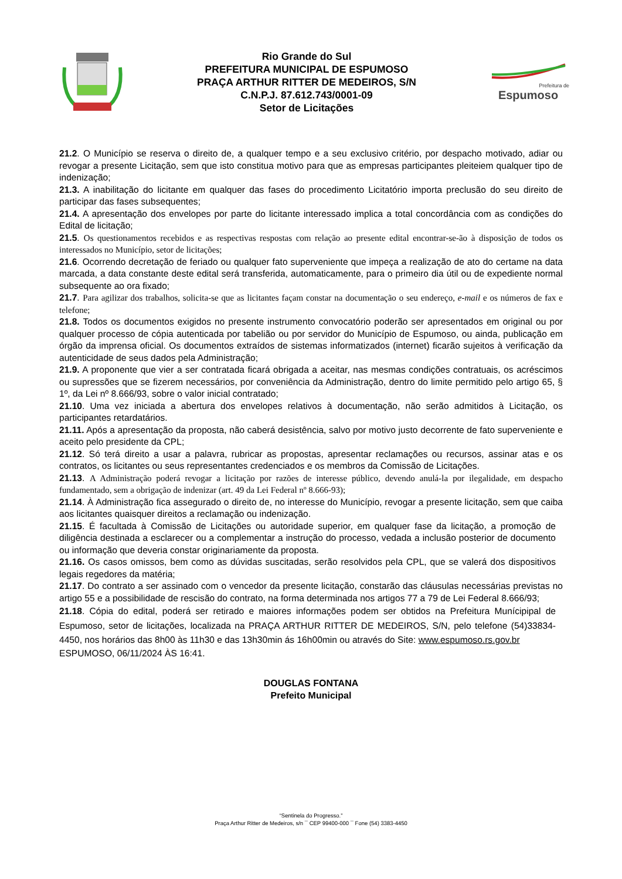Rio Grande do Sul
PREFEITURA MUNICIPAL DE ESPUMOSO
PRAÇA ARTHUR RITTER DE MEDEIROS, S/N
C.N.P.J. 87.612.743/0001-09
Setor de Licitações
Prefeitura de
Espumoso
21.2. O Município se reserva o direito de, a qualquer tempo e a seu exclusivo critério, por despacho motivado, adiar ou revogar a presente Licitação, sem que isto constitua motivo para que as empresas participantes pleiteiem qualquer tipo de indenização;
21.3. A inabilitação do licitante em qualquer das fases do procedimento Licitatório importa preclusão do seu direito de participar das fases subsequentes;
21.4. A apresentação dos envelopes por parte do licitante interessado implica a total concordância com as condições do Edital de licitação;
21.5. Os questionamentos recebidos e as respectivas respostas com relação ao presente edital encontrar-se-ão à disposição de todos os interessados no Município, setor de licitações;
21.6. Ocorrendo decretação de feriado ou qualquer fato superveniente que impeça a realização de ato do certame na data marcada, a data constante deste edital será transferida, automaticamente, para o primeiro dia útil ou de expediente normal subsequente ao ora fixado;
21.7. Para agilizar dos trabalhos, solicita-se que as licitantes façam constar na documentação o seu endereço, e-mail e os números de fax e telefone;
21.8. Todos os documentos exigidos no presente instrumento convocatório poderão ser apresentados em original ou por qualquer processo de cópia autenticada por tabelião ou por servidor do Município de Espumoso, ou ainda, publicação em órgão da imprensa oficial. Os documentos extraídos de sistemas informatizados (internet) ficarão sujeitos à verificação da autenticidade de seus dados pela Administração;
21.9. A proponente que vier a ser contratada ficará obrigada a aceitar, nas mesmas condições contratuais, os acréscimos ou supressões que se fizerem necessários, por conveniência da Administração, dentro do limite permitido pelo artigo 65, § 1º, da Lei nº 8.666/93, sobre o valor inicial contratado;
21.10. Uma vez iniciada a abertura dos envelopes relativos à documentação, não serão admitidos à Licitação, os participantes retardatários.
21.11. Após a apresentação da proposta, não caberá desistência, salvo por motivo justo decorrente de fato superveniente e aceito pelo presidente da CPL;
21.12. Só terá direito a usar a palavra, rubricar as propostas, apresentar reclamações ou recursos, assinar atas e os contratos, os licitantes ou seus representantes credenciados e os membros da Comissão de Licitações.
21.13. A Administração poderá revogar a licitação por razões de interesse público, devendo anulá-la por ilegalidade, em despacho fundamentado, sem a obrigação de indenizar (art. 49 da Lei Federal nº 8.666-93);
21.14. À Administração fica assegurado o direito de, no interesse do Município, revogar a presente licitação, sem que caiba aos licitantes quaisquer direitos a reclamação ou indenização.
21.15. É facultada à Comissão de Licitações ou autoridade superior, em qualquer fase da licitação, a promoção de diligência destinada a esclarecer ou a complementar a instrução do processo, vedada a inclusão posterior de documento ou informação que deveria constar originariamente da proposta.
21.16. Os casos omissos, bem como as dúvidas suscitadas, serão resolvidos pela CPL, que se valerá dos dispositivos legais regedores da matéria;
21.17. Do contrato a ser assinado com o vencedor da presente licitação, constarão das cláusulas necessárias previstas no artigo 55 e a possibilidade de rescisão do contrato, na forma determinada nos artigos 77 a 79 de Lei Federal 8.666/93;
21.18. Cópia do edital, poderá ser retirado e maiores informações podem ser obtidos na Prefeitura Munícipipal de Espumoso, setor de licitações, localizada na PRAÇA ARTHUR RITTER DE MEDEIROS, S/N, pelo telefone (54)33834-4450, nos horários das 8h00 às 11h30 e das 13h30min ás 16h00min ou através do Site: www.espumoso.rs.gov.br
ESPUMOSO, 06/11/2024 ÀS 16:41.
DOUGLAS FONTANA
Prefeito Municipal
“Sentinela do Progresso.”
Praça Arthur Ritter de Medeiros, s/n ¯ CEP 99400-000 ¯ Fone (54) 3383-4450